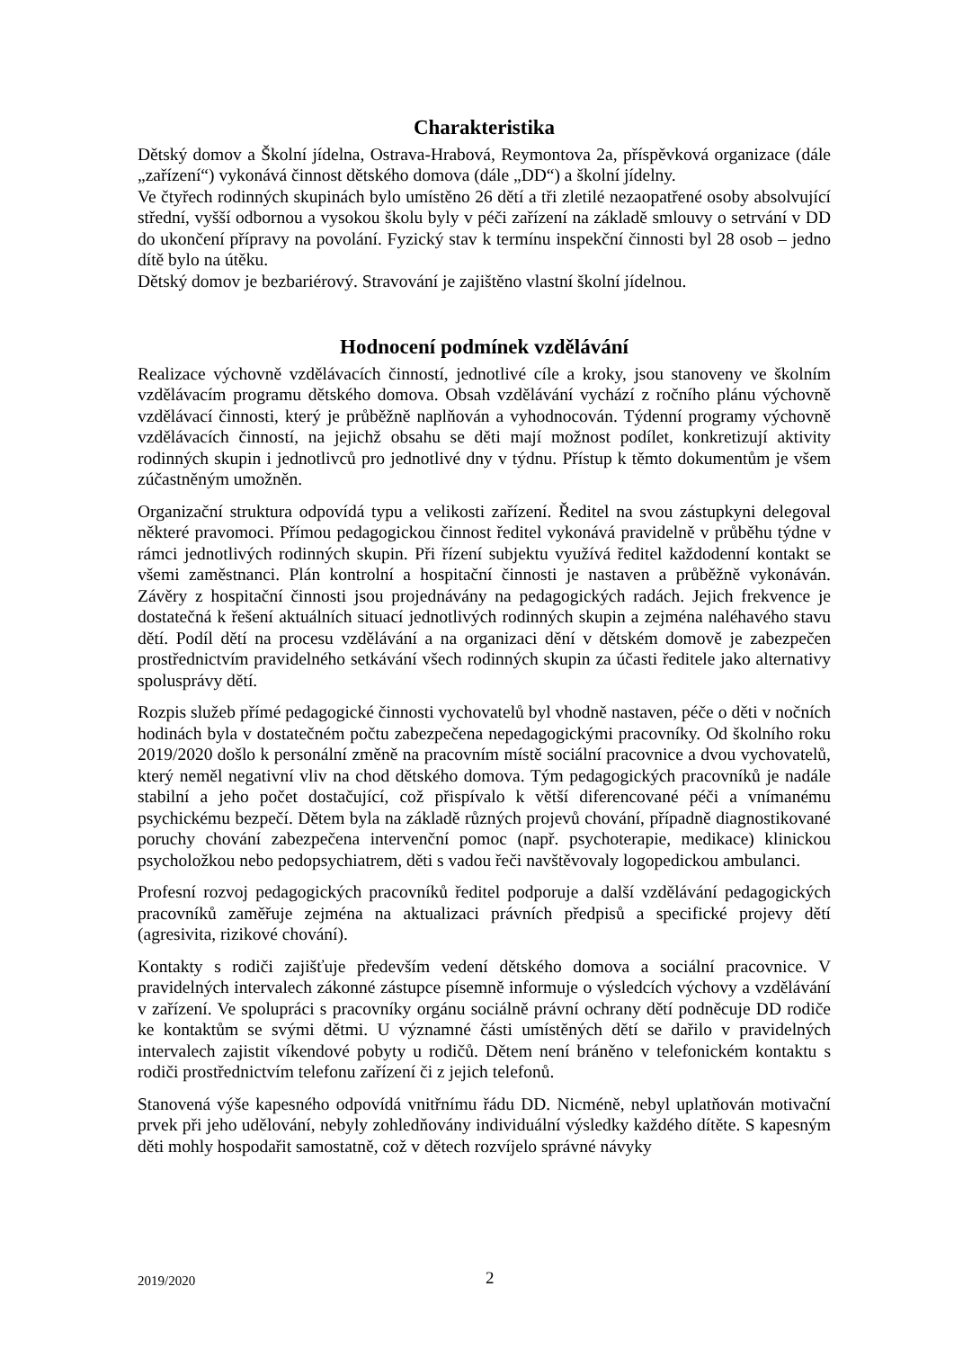Charakteristika
Dětský domov a Školní jídelna, Ostrava-Hrabová, Reymontova 2a, příspěvková organizace (dále „zařízení“) vykonává činnost dětského domova (dále „DD“) a školní jídelny.
Ve čtyřech rodinných skupinách bylo umístěno 26 dětí a tři zletilé nezaopatřené osoby absolvující střední, vyšší odbornou a vysokou školu byly v péči zařízení na základě smlouvy o setrvání v DD do ukončení přípravy na povolání. Fyzický stav k termínu inspekční činnosti byl 28 osob – jedno dítě bylo na útěku.
Dětský domov je bezbariérový. Stravování je zajištěno vlastní školní jídelnou.
Hodnocení podmínek vzdělávání
Realizace výchovně vzdělávacích činností, jednotlivé cíle a kroky, jsou stanoveny ve školním vzdělávacím programu dětského domova. Obsah vzdělávání vychází z ročního plánu výchovně vzdělávací činnosti, který je průběžně naplňován a vyhodnocován. Týdenní programy výchovně vzdělávacích činností, na jejichž obsahu se děti mají možnost podílet, konkretizují aktivity rodinných skupin i jednotlivců pro jednotlivé dny v týdnu. Přístup k těmto dokumentům je všem zúčastněným umožněn.
Organizační struktura odpovídá typu a velikosti zařízení. Ředitel na svou zástupkyni delegoval některé pravomoci. Přímou pedagogickou činnost ředitel vykonává pravidelně v průběhu týdne v rámci jednotlivých rodinných skupin. Při řízení subjektu využívá ředitel každodenní kontakt se všemi zaměstnanci. Plán kontrolní a hospitační činnosti je nastaven a průběžně vykonáván. Závěry z hospitační činnosti jsou projednávány na pedagogických radách. Jejich frekvence je dostatečná k řešení aktuálních situací jednotlivých rodinných skupin a zejména naléhavého stavu dětí. Podíl dětí na procesu vzdělávání a na organizaci dění v dětském domově je zabezpečen prostřednictvím pravidelného setkávání všech rodinných skupin za účasti ředitele jako alternativy spolusprávy dětí.
Rozpis služeb přímé pedagogické činnosti vychovatelů byl vhodně nastaven, péče o děti v nočních hodinách byla v dostatečném počtu zabezpečena nepedagogickými pracovníky. Od školního roku 2019/2020 došlo k personální změně na pracovním místě sociální pracovnice a dvou vychovatelů, který neměl negativní vliv na chod dětského domova. Tým pedagogických pracovníků je nadále stabilní a jeho počet dostačující, což přispívalo k větší diferencované péči a vnímanému psychickému bezpečí. Dětem byla na základě různých projevů chování, případně diagnostikované poruchy chování zabezpečena intervenční pomoc (např. psychoterapie, medikace) klinickou psycholožkou nebo pedopsychiatrem, děti s vadou řeči navštěvovaly logopedickou ambulanci.
Profesní rozvoj pedagogických pracovníků ředitel podporuje a další vzdělávání pedagogických pracovníků zaměřuje zejména na aktualizaci právních předpisů a specifické projevy dětí (agresivita, rizikové chování).
Kontakty s rodiči zajišťuje především vedení dětského domova a sociální pracovnice. V pravidelných intervalech zákonné zástupce písemně informuje o výsledcích výchovy a vzdělávání v zařízení. Ve spolupráci s pracovníky orgánu sociálně právní ochrany dětí podněcuje DD rodiče ke kontaktům se svými dětmi. U významné části umístěných dětí se dařilo v pravidelných intervalech zajistit víkendové pobyty u rodičů. Dětem není bráněno v telefonickém kontaktu s rodiči prostřednictvím telefonu zařízení či z jejich telefonů.
Stanovená výše kapesného odpovídá vnitřnímu řádu DD. Nicméně, nebyl uplatňován motivační prvek při jeho udělování, nebyly zohledňovány individuální výsledky každého dítěte. S kapesným děti mohly hospodařit samostatně, což v dětech rozvíjelo správné návyky
2019/2020 2